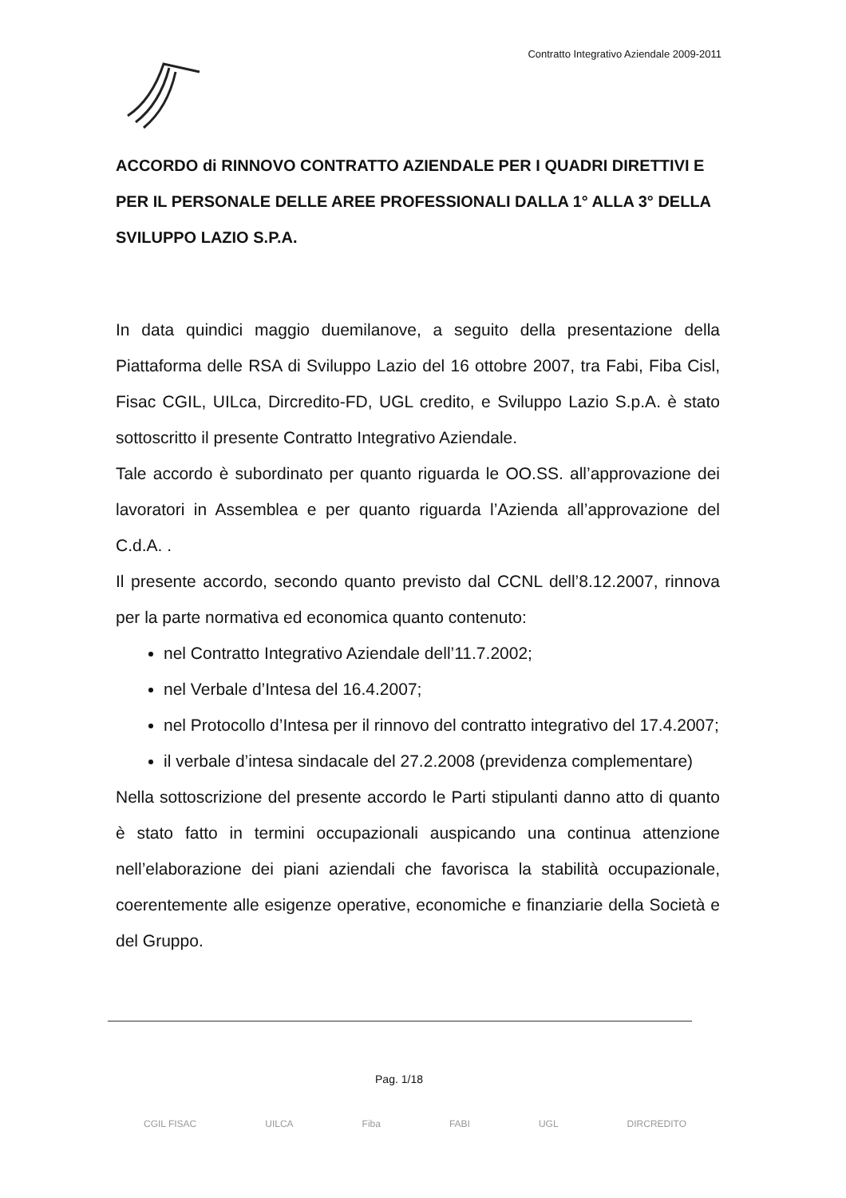Contratto Integrativo Aziendale 2009-2011
ACCORDO di RINNOVO CONTRATTO AZIENDALE PER I QUADRI DIRETTIVI E PER IL PERSONALE DELLE AREE PROFESSIONALI DALLA 1° ALLA 3° DELLA SVILUPPO LAZIO S.P.A.
In data quindici maggio duemilanove, a seguito della presentazione della Piattaforma delle RSA di Sviluppo Lazio del 16 ottobre 2007, tra Fabi, Fiba Cisl, Fisac CGIL, UILca, Dircredito-FD, UGL credito, e Sviluppo Lazio S.p.A. è stato sottoscritto il presente Contratto Integrativo Aziendale.
Tale accordo è subordinato per quanto riguarda le OO.SS. all’approvazione dei lavoratori in Assemblea e per quanto riguarda l’Azienda all’approvazione del C.d.A. .
Il presente accordo, secondo quanto previsto dal CCNL dell’8.12.2007, rinnova per la parte normativa ed economica quanto contenuto:
nel Contratto Integrativo Aziendale dell’11.7.2002;
nel Verbale d’Intesa del 16.4.2007;
nel Protocollo d’Intesa per il rinnovo del contratto integrativo del 17.4.2007;
il verbale d’intesa sindacale del 27.2.2008 (previdenza complementare)
Nella sottoscrizione del presente accordo le Parti stipulanti danno atto di quanto è stato fatto in termini occupazionali auspicando una continua attenzione nell’elaborazione dei piani aziendali che favorisca la stabilità occupazionale, coerentemente alle esigenze operative, economiche e finanziarie della Società e del Gruppo.
Pag. 1/18
CGIL FISAC UILCA Fiba FABI UGL DIRCREDITO